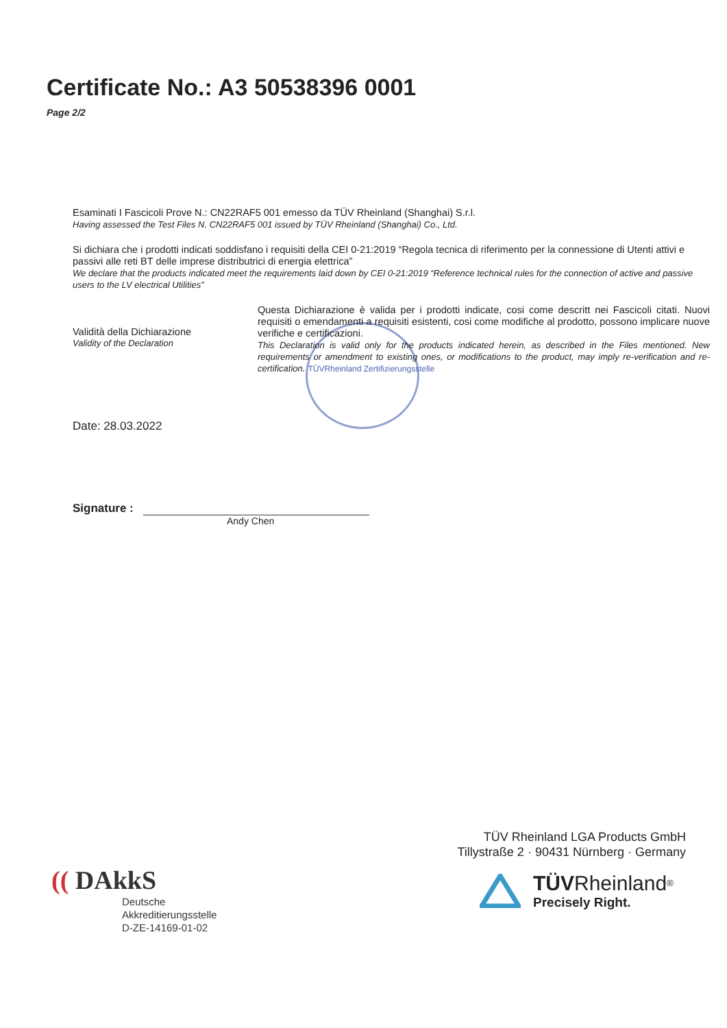Certificate No.: A3 50538396 0001
Page 2/2
Esaminati I Fascicoli Prove N.: CN22RAF5 001 emesso da TÜV Rheinland (Shanghai) S.r.l.
Having assessed the Test Files N. CN22RAF5 001 issued by TÜV Rheinland (Shanghai) Co., Ltd.
Si dichiara che i prodotti indicati soddisfano i requisiti della CEI 0-21:2019 “Regola tecnica di riferimento per la connessione di Utenti attivi e passivi alle reti BT delle imprese distributrici di energia elettrica”
We declare that the products indicated meet the requirements laid down by CEI 0-21:2019 “Reference technical rules for the connection of active and passive users to the LV electrical Utilities”
Validità della Dichiarazione
Validity of the Declaration
Questa Dichiarazione è valida per i prodotti indicate, cosi come descritt nei Fascicoli citati. Nuovi requisiti o emendamenti a requisiti esistenti, cosi come modifiche al prodotto, possono implicare nuove verifiche e certificazioni.
This Declaration is valid only for the products indicated herein, as described in the Files mentioned. New requirements or amendment to existing ones, or modifications to the product, may imply re-verification and re-certification. TÜVRheinland Zertifizierungsstelle
Date: 28.03.2022
Signature :
Andy Chen
TÜV Rheinland LGA Products GmbH
Tillystraße 2 · 90431 Nürnberg · Germany
TÜV Rheinland<sup>®</sup>
Precisely Right.
(( DAkkS
Deutsche
Akkreditierungsstelle
D-ZE-14169-01-02